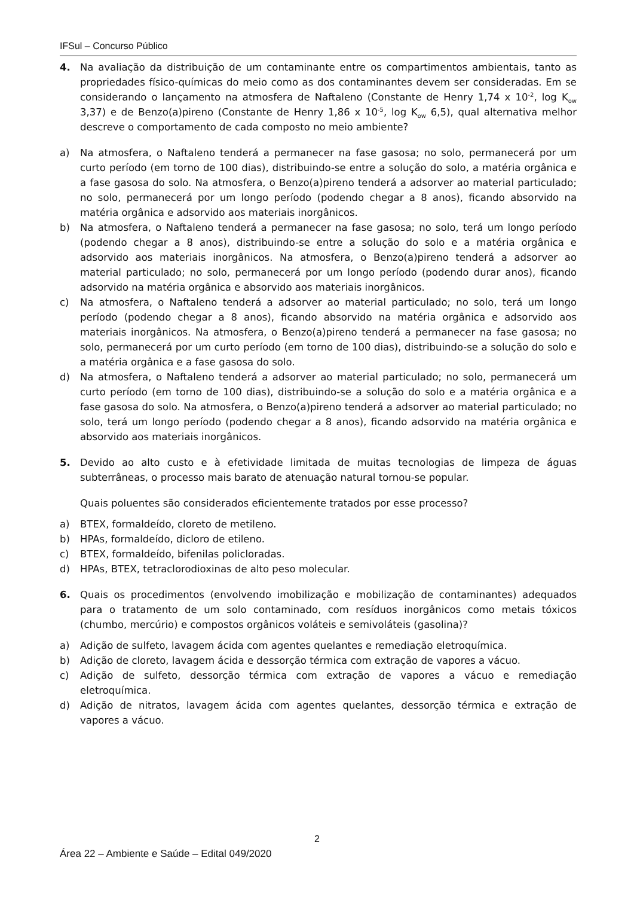IFSul – Concurso Público
4. Na avaliação da distribuição de um contaminante entre os compartimentos ambientais, tanto as propriedades físico-químicas do meio como as dos contaminantes devem ser consideradas. Em se considerando o lançamento na atmosfera de Naftaleno (Constante de Henry 1,74 x 10<sup>-2</sup>, log K<sub>ow</sub> 3,37) e de Benzo(a)pireno (Constante de Henry 1,86 x 10<sup>-5</sup>, log K<sub>ow</sub> 6,5), qual alternativa melhor descreve o comportamento de cada composto no meio ambiente?
a) Na atmosfera, o Naftaleno tenderá a permanecer na fase gasosa; no solo, permanecerá por um curto período (em torno de 100 dias), distribuindo-se entre a solução do solo, a matéria orgânica e a fase gasosa do solo. Na atmosfera, o Benzo(a)pireno tenderá a adsorver ao material particulado; no solo, permanecerá por um longo período (podendo chegar a 8 anos), ficando absorvido na matéria orgânica e adsorvido aos materiais inorgânicos.
b) Na atmosfera, o Naftaleno tenderá a permanecer na fase gasosa; no solo, terá um longo período (podendo chegar a 8 anos), distribuindo-se entre a solução do solo e a matéria orgânica e adsorvido aos materiais inorgânicos. Na atmosfera, o Benzo(a)pireno tenderá a adsorver ao material particulado; no solo, permanecerá por um longo período (podendo durar anos), ficando adsorvido na matéria orgânica e absorvido aos materiais inorgânicos.
c) Na atmosfera, o Naftaleno tenderá a adsorver ao material particulado; no solo, terá um longo período (podendo chegar a 8 anos), ficando absorvido na matéria orgânica e adsorvido aos materiais inorgânicos. Na atmosfera, o Benzo(a)pireno tenderá a permanecer na fase gasosa; no solo, permanecerá por um curto período (em torno de 100 dias), distribuindo-se a solução do solo e a matéria orgânica e a fase gasosa do solo.
d) Na atmosfera, o Naftaleno tenderá a adsorver ao material particulado; no solo, permanecerá um curto período (em torno de 100 dias), distribuindo-se a solução do solo e a matéria orgânica e a fase gasosa do solo. Na atmosfera, o Benzo(a)pireno tenderá a adsorver ao material particulado; no solo, terá um longo período (podendo chegar a 8 anos), ficando adsorvido na matéria orgânica e absorvido aos materiais inorgânicos.
5. Devido ao alto custo e à efetividade limitada de muitas tecnologias de limpeza de águas subterrâneas, o processo mais barato de atenuação natural tornou-se popular.
Quais poluentes são considerados eficientemente tratados por esse processo?
a) BTEX, formaldeído, cloreto de metileno.
b) HPAs, formaldeído, dicloro de etileno.
c) BTEX, formaldeído, bifenilas policloradas.
d) HPAs, BTEX, tetraclorodioxinas de alto peso molecular.
6. Quais os procedimentos (envolvendo imobilização e mobilização de contaminantes) adequados para o tratamento de um solo contaminado, com resíduos inorgânicos como metais tóxicos (chumbo, mercúrio) e compostos orgânicos voláteis e semivoláteis (gasolina)?
a) Adição de sulfeto, lavagem ácida com agentes quelantes e remediação eletroquímica.
b) Adição de cloreto, lavagem ácida e dessorção térmica com extração de vapores a vácuo.
c) Adição de sulfeto, dessorção térmica com extração de vapores a vácuo e remediação eletroquímica.
d) Adição de nitratos, lavagem ácida com agentes quelantes, dessorção térmica e extração de vapores a vácuo.
2
Área 22 – Ambiente e Saúde – Edital 049/2020